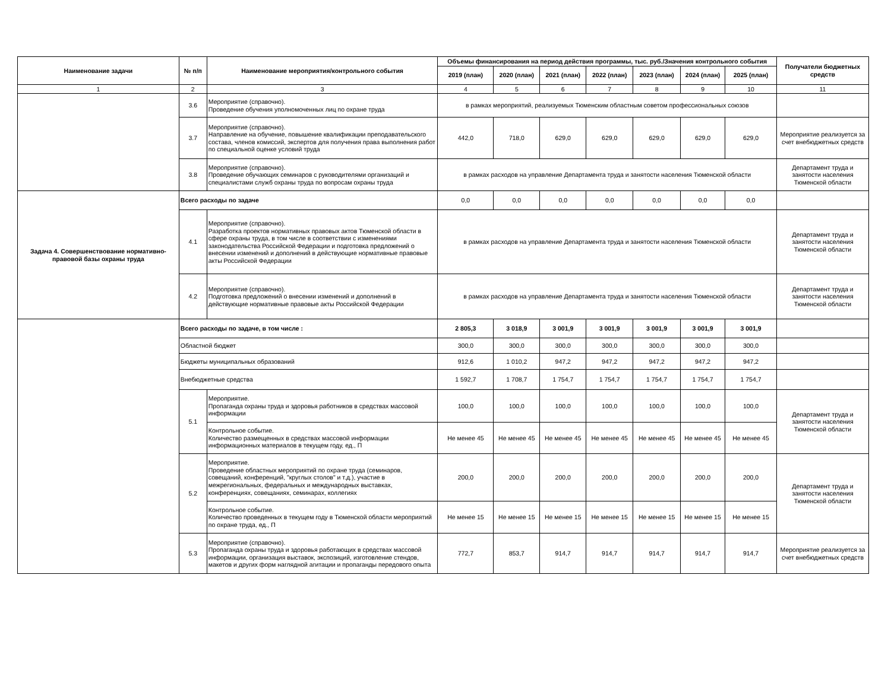| Наименование задачи | № п/п | Наименование мероприятия/контрольного события | Объемы финансирования на период действия программы, тыс. руб./Значения контрольного события | | | | | | | Получатели бюджетных средств |
| --- | --- | --- | --- | --- | --- | --- | --- | --- | --- | --- |
| | | | 2019 (план) | 2020 (план) | 2021 (план) | 2022 (план) | 2023 (план) | 2024 (план) | 2025 (план) | |
| 1 | 2 | 3 | 4 | 5 | 6 | 7 | 8 | 9 | 10 | 11 |
| | 3.6 | Мероприятие (справочно). Проведение обучения уполномоченных лиц по охране труда | в рамках мероприятий, реализуемых Тюменским областным советом профессиональных союзов | | | | | | | |
| | 3.7 | Мероприятие (справочно). Направление на обучение, повышение квалификации преподавательского состава, членов комиссий, экспертов для получения права выполнения работ по специальной оценке условий труда | 442,0 | 718,0 | 629,0 | 629,0 | 629,0 | 629,0 | 629,0 | Мероприятие реализуется за счет внебюджетных средств |
| | 3.8 | Мероприятие (справочно). Проведение обучающих семинаров с руководителями организаций и специалистами служб охраны труда по вопросам охраны труда | в рамках расходов на управление Департамента труда и занятости населения Тюменской области | | | | | | | Департамент труда и занятости населения Тюменской области |
| Задача 4. Совершенствование нормативно-правовой базы охраны труда | Всего расходы по задаче | | 0,0 | 0,0 | 0,0 | 0,0 | 0,0 | 0,0 | 0,0 | |
| | 4.1 | Мероприятие (справочно). Разработка проектов нормативных правовых актов Тюменской области в сфере охраны труда, в том числе в соответствии с изменениями законодательства Российской Федерации и подготовка предложений о внесении изменений и дополнений в действующие нормативные правовые акты Российской Федерации | в рамках расходов на управление Департамента труда и занятости населения Тюменской области | | | | | | | Департамент труда и занятости населения Тюменской области |
| | 4.2 | Мероприятие (справочно). Подготовка предложений о внесении изменений и дополнений в действующие нормативные правовые акты Российской Федерации | в рамках расходов на управление Департамента труда и занятости населения Тюменской области | | | | | | | Департамент труда и занятости населения Тюменской области |
| | Всего расходы по задаче, в том числе : | | 2 805,3 | 3 018,9 | 3 001,9 | 3 001,9 | 3 001,9 | 3 001,9 | 3 001,9 | |
| | Областной бюджет | | 300,0 | 300,0 | 300,0 | 300,0 | 300,0 | 300,0 | 300,0 | |
| | Бюджеты муниципальных образований | | 912,6 | 1 010,2 | 947,2 | 947,2 | 947,2 | 947,2 | 947,2 | |
| | Внебюджетные средства | | 1 592,7 | 1 708,7 | 1 754,7 | 1 754,7 | 1 754,7 | 1 754,7 | 1 754,7 | |
| | 5.1 | Мероприятие. Пропаганда охраны труда и здоровья работников в средствах массовой информации | 100,0 | 100,0 | 100,0 | 100,0 | 100,0 | 100,0 | 100,0 | Департамент труда и занятости населения Тюменской области |
| | | Контрольное событие. Количество размещенных в средствах массовой информации информационных материалов в текущем году, ед., П | Не менее 45 | Не менее 45 | Не менее 45 | Не менее 45 | Не менее 45 | Не менее 45 | Не менее 45 | |
| | 5.2 | Мероприятие. Проведение областных мероприятий по охране труда (семинаров, совещаний, конференций, "круглых столов" и т.д.), участие в межрегиональных, федеральных и международных выставках, конференциях, совещаниях, семинарах, коллегиях | 200,0 | 200,0 | 200,0 | 200,0 | 200,0 | 200,0 | 200,0 | Департамент труда и занятости населения Тюменской области |
| | | Контрольное событие. Количество проведенных в текущем году в Тюменской области мероприятий по охране труда, ед., П | Не менее 15 | Не менее 15 | Не менее 15 | Не менее 15 | Не менее 15 | Не менее 15 | Не менее 15 | |
| | 5.3 | Мероприятие (справочно). Пропаганда охраны труда и здоровья работающих в средствах массовой информации, организация выставок, экспозиций, изготовление стендов, макетов и других форм наглядной агитации и пропаганды передового опыта | 772,7 | 853,7 | 914,7 | 914,7 | 914,7 | 914,7 | 914,7 | Мероприятие реализуется за счет внебюджетных средств |